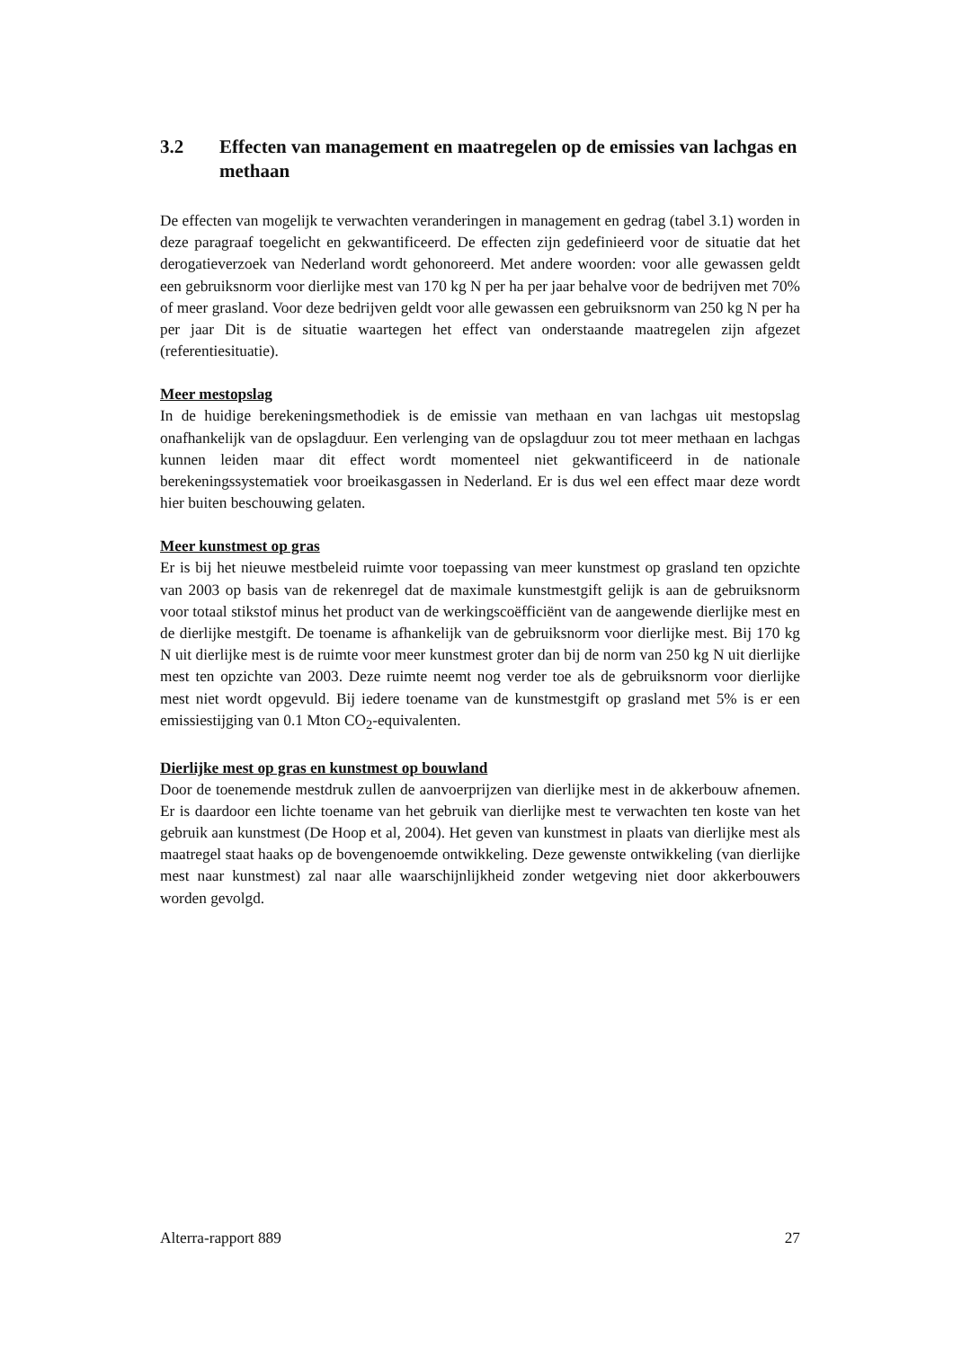3.2 Effecten van management en maatregelen op de emissies van lachgas en methaan
De effecten van mogelijk te verwachten veranderingen in management en gedrag (tabel 3.1) worden in deze paragraaf toegelicht en gekwantificeerd. De effecten zijn gedefinieerd voor de situatie dat het derogatieverzoek van Nederland wordt gehonoreerd. Met andere woorden: voor alle gewassen geldt een gebruiksnorm voor dierlijke mest van 170 kg N per ha per jaar behalve voor de bedrijven met 70% of meer grasland. Voor deze bedrijven geldt voor alle gewassen een gebruiksnorm van 250 kg N per ha per jaar Dit is de situatie waartegen het effect van onderstaande maatregelen zijn afgezet (referentiesituatie).
Meer mestopslag
In de huidige berekeningsmethodiek is de emissie van methaan en van lachgas uit mestopslag onafhankelijk van de opslagduur. Een verlenging van de opslagduur zou tot meer methaan en lachgas kunnen leiden maar dit effect wordt momenteel niet gekwantificeerd in de nationale berekeningssystematiek voor broeikasgassen in Nederland. Er is dus wel een effect maar deze wordt hier buiten beschouwing gelaten.
Meer kunstmest op gras
Er is bij het nieuwe mestbeleid ruimte voor toepassing van meer kunstmest op grasland ten opzichte van 2003 op basis van de rekenregel dat de maximale kunstmestgift gelijk is aan de gebruiksnorm voor totaal stikstof minus het product van de werkingscoëfficiënt van de aangewende dierlijke mest en de dierlijke mestgift. De toename is afhankelijk van de gebruiksnorm voor dierlijke mest. Bij 170 kg N uit dierlijke mest is de ruimte voor meer kunstmest groter dan bij de norm van 250 kg N uit dierlijke mest ten opzichte van 2003. Deze ruimte neemt nog verder toe als de gebruiksnorm voor dierlijke mest niet wordt opgevuld. Bij iedere toename van de kunstmestgift op grasland met 5% is er een emissiestijging van 0.1 Mton CO<sub>2</sub>-equivalenten.
Dierlijke mest op gras en kunstmest op bouwland
Door de toenemende mestdruk zullen de aanvoerprijzen van dierlijke mest in de akkerbouw afnemen. Er is daardoor een lichte toename van het gebruik van dierlijke mest te verwachten ten koste van het gebruik aan kunstmest (De Hoop et al, 2004). Het geven van kunstmest in plaats van dierlijke mest als maatregel staat haaks op de bovengenoemde ontwikkeling. Deze gewenste ontwikkeling (van dierlijke mest naar kunstmest) zal naar alle waarschijnlijkheid zonder wetgeving niet door akkerbouwers worden gevolgd.
Alterra-rapport 889 27